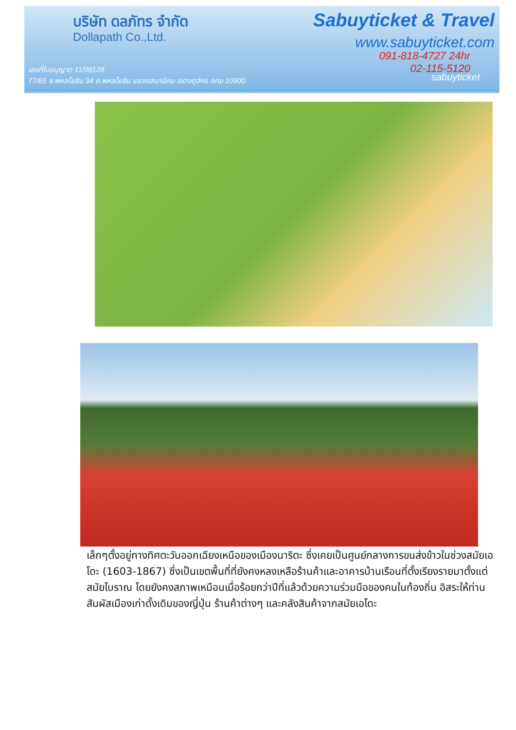บริษัท ดลภัทร จำกัด
Dollapath Co.,Ltd.
Sabuyticket & Travel
www.sabuyticket.com
091-818-4727 24hr
02-115-5120
เลขที่ใบอนุญาต 11/08128
77/65 ซ.พหลโยธิน 34 ถ.พหลโยธิน แขวงเสนานิคม เขตจตุจักร กทม 10900
sabuyticket
เล็กๆตั้งอยู่ทางทิศตะวันออกเฉียงเหนือของเมืองนาริตะ ซึ่งเคยเป็นศูนย์กลางการขนส่งข้าวในช่วงสมัยเอโดะ (1603-1867) ซึ่งเป็นเขตพื้นที่ที่ยังคงหลงเหลือร้านค้าและอาคารบ้านเรือนที่ตั้งเรียงรายมาตั้งแต่สมัยโบราณ โดยยังคงสภาพเหมือนเมื่อร้อยกว่าปีที่แล้วด้วยความร่วมมือของคนในท้องถิ่น อิสระให้ท่านสัมผัสเมืองเก่าดั้งเดิมของญี่ปุ่น ร้านค้าต่างๆ และคลังสินค้าจากสมัยเอโดะ